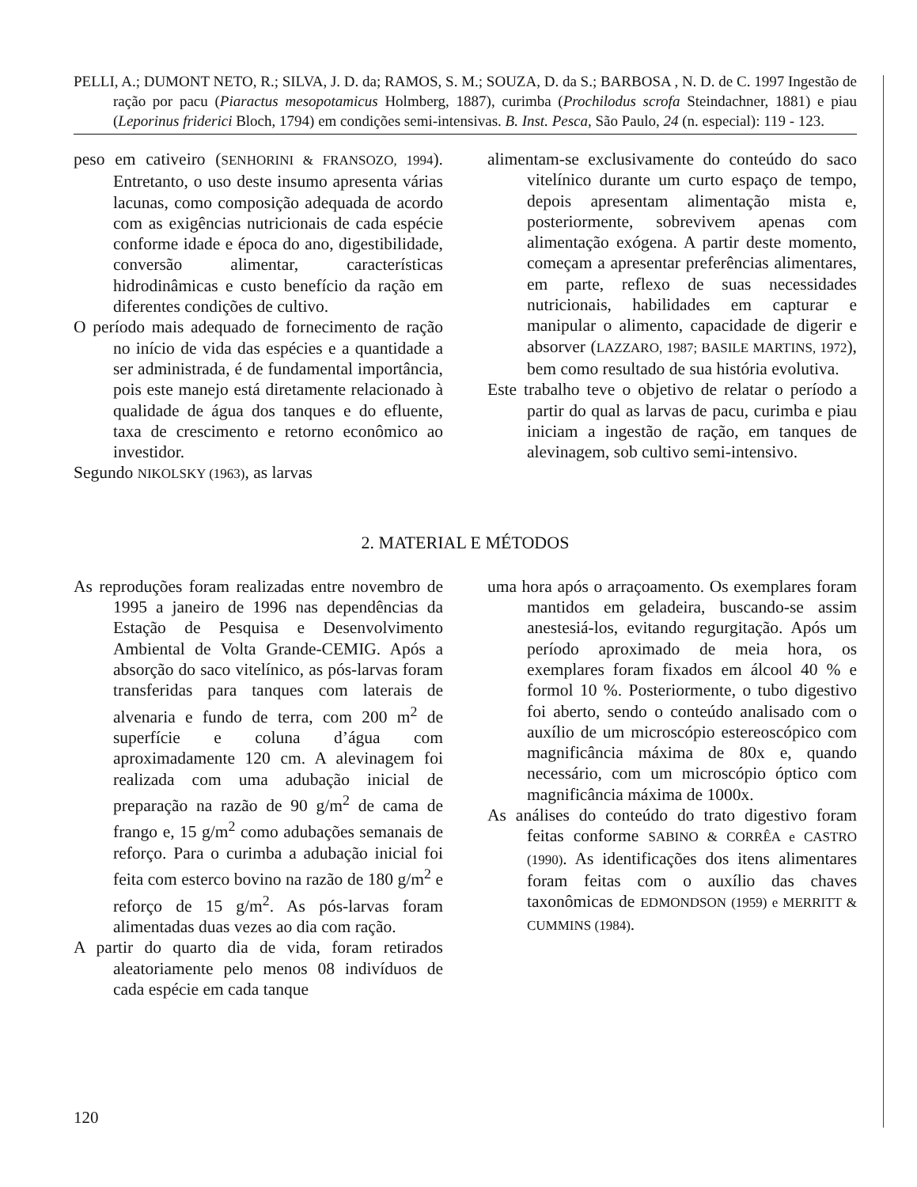PELLI, A.; DUMONT NETO, R.; SILVA, J. D. da; RAMOS, S. M.; SOUZA, D. da S.; BARBOSA , N. D. de C. 1997 Ingestão de ração por pacu (Piaractus mesopotamicus Holmberg, 1887), curimba (Prochilodus scrofa Steindachner, 1881) e piau (Leporinus friderici Bloch, 1794) em condições semi-intensivas. B. Inst. Pesca, São Paulo, 24 (n. especial): 119 - 123.
peso em cativeiro (SENHORINI & FRANSOZO, 1994). Entretanto, o uso deste insumo apresenta várias lacunas, como composição adequada de acordo com as exigências nutricionais de cada espécie conforme idade e época do ano, digestibilidade, conversão alimentar, características hidrodinâmicas e custo benefício da ração em diferentes condições de cultivo.
O período mais adequado de fornecimento de ração no início de vida das espécies e a quantidade a ser administrada, é de fundamental importância, pois este manejo está diretamente relacionado à qualidade de água dos tanques e do efluente, taxa de crescimento e retorno econômico ao investidor.
Segundo NIKOLSKY (1963), as larvas
alimentam-se exclusivamente do conteúdo do saco vitelínico durante um curto espaço de tempo, depois apresentam alimentação mista e, posteriormente, sobrevivem apenas com alimentação exógena. A partir deste momento, começam a apresentar preferências alimentares, em parte, reflexo de suas necessidades nutricionais, habilidades em capturar e manipular o alimento, capacidade de digerir e absorver (LAZZARO, 1987; BASILE MARTINS, 1972), bem como resultado de sua história evolutiva.
Este trabalho teve o objetivo de relatar o período a partir do qual as larvas de pacu, curimba e piau iniciam a ingestão de ração, em tanques de alevinagem, sob cultivo semi-intensivo.
2. MATERIAL E MÉTODOS
As reproduções foram realizadas entre novembro de 1995 a janeiro de 1996 nas dependências da Estação de Pesquisa e Desenvolvimento Ambiental de Volta Grande-CEMIG. Após a absorção do saco vitelínico, as pós-larvas foram transferidas para tanques com laterais de alvenaria e fundo de terra, com 200 m<sup>2</sup> de superfície e coluna d’água com aproximadamente 120 cm. A alevinagem foi realizada com uma adubação inicial de preparação na razão de 90 g/m<sup>2</sup> de cama de frango e, 15 g/m<sup>2</sup> como adubações semanais de reforço. Para o curimba a adubação inicial foi feita com esterco bovino na razão de 180 g/m<sup>2</sup> e reforço de 15 g/m<sup>2</sup>. As pós-larvas foram alimentadas duas vezes ao dia com ração.
A partir do quarto dia de vida, foram retirados aleatoriamente pelo menos 08 indivíduos de cada espécie em cada tanque
uma hora após o arraçoamento. Os exemplares foram mantidos em geladeira, buscando-se assim anestesiá-los, evitando regurgitação. Após um período aproximado de meia hora, os exemplares foram fixados em álcool 40 % e formol 10 %. Posteriormente, o tubo digestivo foi aberto, sendo o conteúdo analisado com o auxílio de um microscópio estereoscópico com magnificância máxima de 80x e, quando necessário, com um microscópio óptico com magnificância máxima de 1000x.
As análises do conteúdo do trato digestivo foram feitas conforme SABINO & CORRÊA e CASTRO (1990). As identificações dos itens alimentares foram feitas com o auxílio das chaves taxonômicas de EDMONDSON (1959) e MERRITT & CUMMINS (1984).
120